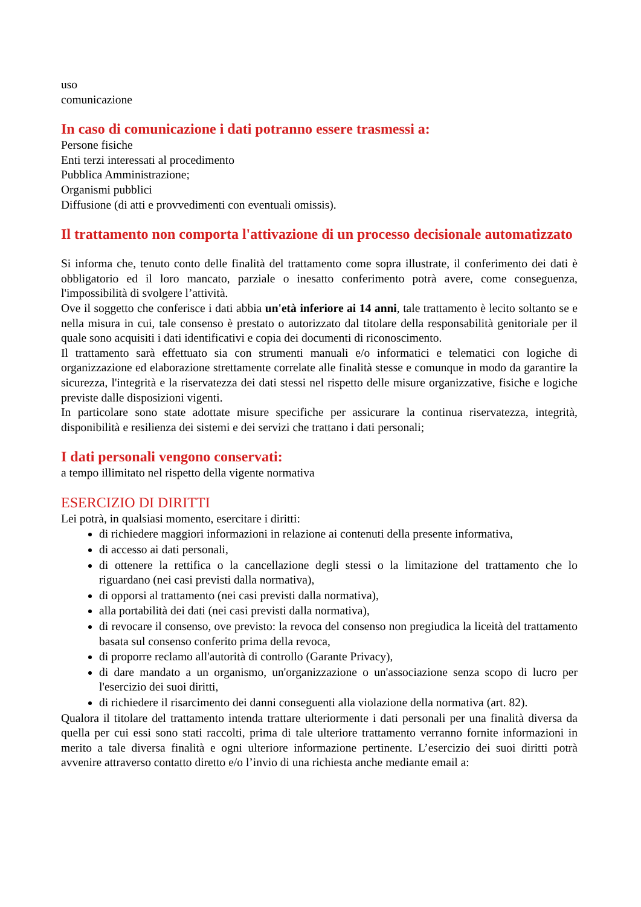uso
comunicazione
In caso di comunicazione i dati potranno essere trasmessi a:
Persone fisiche
Enti terzi interessati al procedimento
Pubblica Amministrazione;
Organismi pubblici
Diffusione (di atti e provvedimenti con eventuali omissis).
Il trattamento non comporta l'attivazione di un processo decisionale automatizzato
Si informa che, tenuto conto delle finalità del trattamento come sopra illustrate, il conferimento dei dati è obbligatorio ed il loro mancato, parziale o inesatto conferimento potrà avere, come conseguenza, l'impossibilità di svolgere l’attività.
Ove il soggetto che conferisce i dati abbia un'età inferiore ai 14 anni, tale trattamento è lecito soltanto se e nella misura in cui, tale consenso è prestato o autorizzato dal titolare della responsabilità genitoriale per il quale sono acquisiti i dati identificativi e copia dei documenti di riconoscimento.
Il trattamento sarà effettuato sia con strumenti manuali e/o informatici e telematici con logiche di organizzazione ed elaborazione strettamente correlate alle finalità stesse e comunque in modo da garantire la sicurezza, l'integrità e la riservatezza dei dati stessi nel rispetto delle misure organizzative, fisiche e logiche previste dalle disposizioni vigenti.
In particolare sono state adottate misure specifiche per assicurare la continua riservatezza, integrità, disponibilità e resilienza dei sistemi e dei servizi che trattano i dati personali;
I dati personali vengono conservati:
a tempo illimitato nel rispetto della vigente normativa
ESERCIZIO DI DIRITTI
Lei potrà, in qualsiasi momento, esercitare i diritti:
di richiedere maggiori informazioni in relazione ai contenuti della presente informativa,
di accesso ai dati personali,
di ottenere la rettifica o la cancellazione degli stessi o la limitazione del trattamento che lo riguardano (nei casi previsti dalla normativa),
di opporsi al trattamento (nei casi previsti dalla normativa),
alla portabilità dei dati (nei casi previsti dalla normativa),
di revocare il consenso, ove previsto: la revoca del consenso non pregiudica la liceità del trattamento basata sul consenso conferito prima della revoca,
di proporre reclamo all'autorità di controllo (Garante Privacy),
di dare mandato a un organismo, un'organizzazione o un'associazione senza scopo di lucro per l'esercizio dei suoi diritti,
di richiedere il risarcimento dei danni conseguenti alla violazione della normativa (art. 82).
Qualora il titolare del trattamento intenda trattare ulteriormente i dati personali per una finalità diversa da quella per cui essi sono stati raccolti, prima di tale ulteriore trattamento verranno fornite informazioni in merito a tale diversa finalità e ogni ulteriore informazione pertinente. L’esercizio dei suoi diritti potrà avvenire attraverso contatto diretto e/o l’invio di una richiesta anche mediante email a: